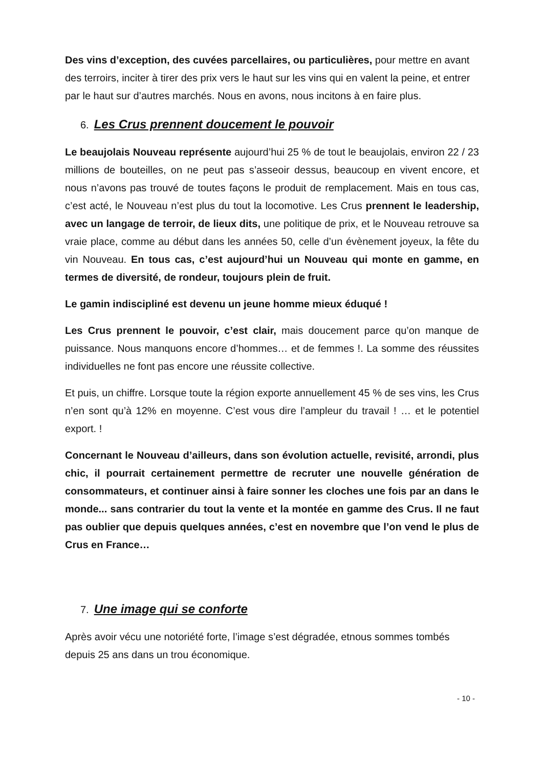Des vins d’exception, des cuvées parcellaires, ou particulières, pour mettre en avant des terroirs, inciter à tirer des prix vers le haut sur les vins qui en valent la peine, et entrer par le haut sur d’autres marchés. Nous en avons, nous incitons à en faire plus.
6. Les Crus prennent doucement le pouvoir
Le beaujolais Nouveau représente aujourd’hui 25 % de tout le beaujolais, environ 22 / 23 millions de bouteilles, on ne peut pas s’asseoir dessus, beaucoup en vivent encore, et nous n’avons pas trouvé de toutes façons le produit de remplacement. Mais en tous cas, c’est acté, le Nouveau n’est plus du tout la locomotive. Les Crus prennent le leadership, avec un langage de terroir, de lieux dits, une politique de prix, et le Nouveau retrouve sa vraie place, comme au début dans les années 50, celle d’un évènement joyeux, la fête du vin Nouveau. En tous cas, c’est aujourd’hui un Nouveau qui monte en gamme, en termes de diversité, de rondeur, toujours plein de fruit.
Le gamin indiscipliné est devenu un jeune homme mieux éduqué !
Les Crus prennent le pouvoir, c’est clair, mais doucement parce qu’on manque de puissance. Nous manquons encore d’hommes… et de femmes !. La somme des réussites individuelles ne font pas encore une réussite collective.
Et puis, un chiffre. Lorsque toute la région exporte annuellement 45 % de ses vins, les Crus n’en sont qu’à 12% en moyenne. C’est vous dire l’ampleur du travail ! … et le potentiel export. !
Concernant le Nouveau d’ailleurs, dans son évolution actuelle, revisité, arrondi, plus chic, il pourrait certainement permettre de recruter une nouvelle génération de consommateurs, et continuer ainsi à faire sonner les cloches une fois par an dans le monde... sans contrarier du tout la vente et la montée en gamme des Crus. Il ne faut pas oublier que depuis quelques années, c’est en novembre que l’on vend le plus de Crus en France…
7. Une image qui se conforte
Après avoir vécu une notoriété forte, l’image s’est dégradée, etnous sommes tombés depuis 25 ans dans un trou économique.
- 10 -